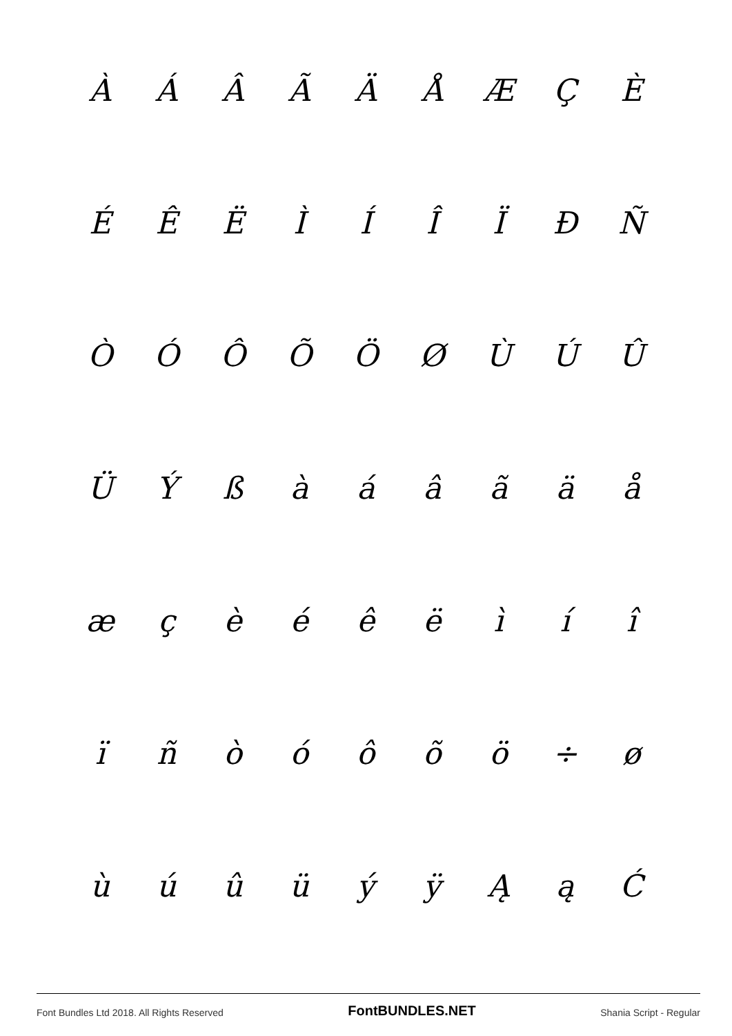À Á Â Ã Ä Å Æ Ç È
É Ê Ë Ì Í Î Ï Ð Ñ
Ò Ó Ô Õ Ö Ø Ù Ú Û
Ü Ý ß à á â ã ä å
æ ç è é ê ë ì í î
ï ñ ò ó ô õ ö ÷ ø
ù ú û ü ý ÿ Ą ą Ć
Font Bundles Ltd 2018. All Rights Reserved FontBUNDLES.NET Shania Script - Regular